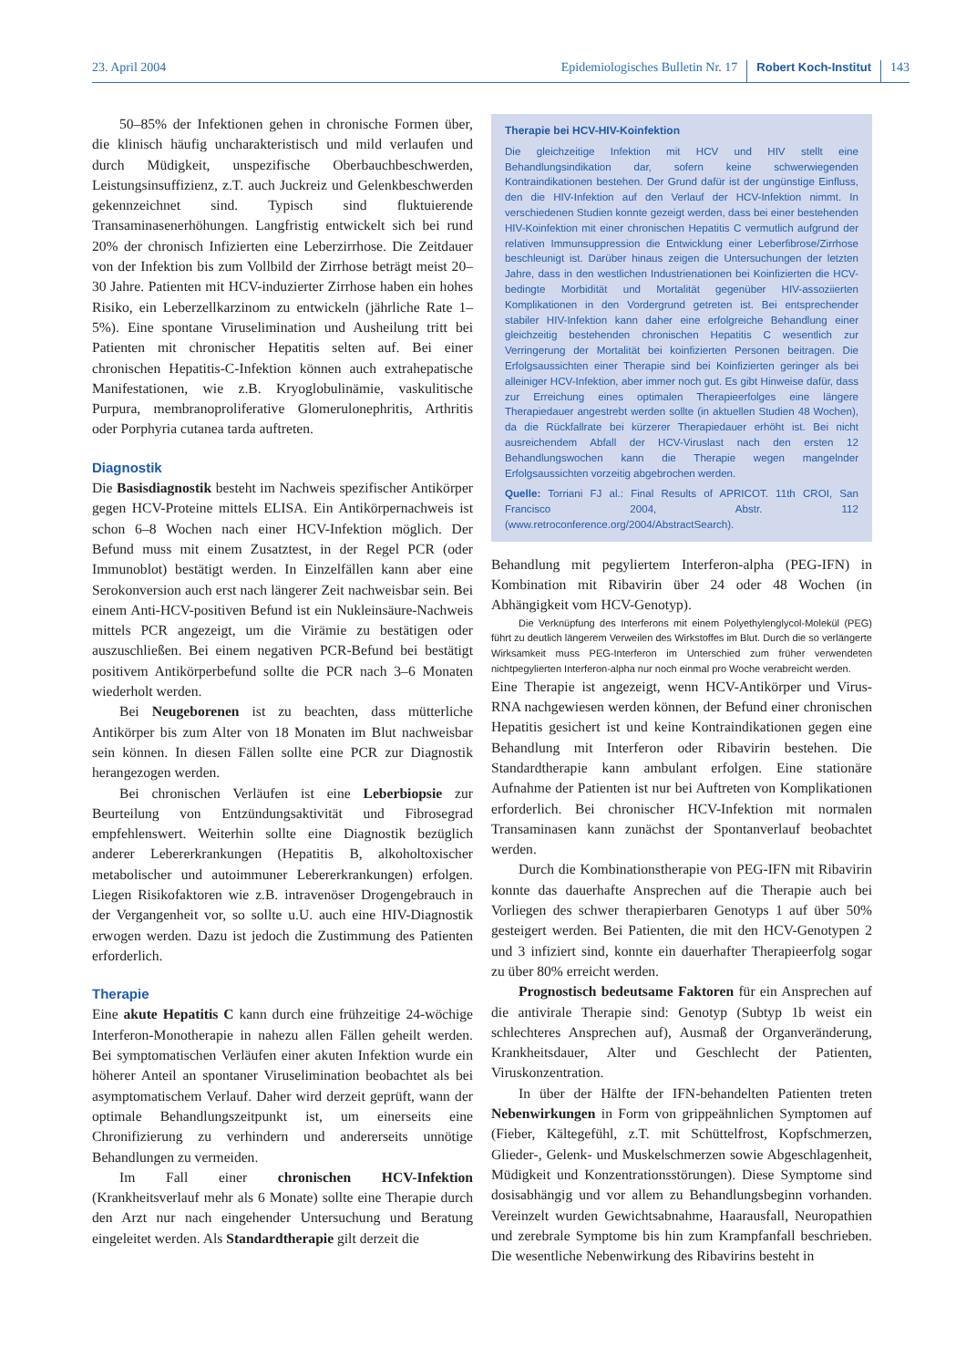23. April 2004 Epidemiologisches Bulletin Nr. 17 Robert Koch-Institut 143
50–85% der Infektionen gehen in chronische Formen über, die klinisch häufig uncharakteristisch und mild verlaufen und durch Müdigkeit, unspezifische Oberbauchbeschwerden, Leistungsinsuffizienz, z.T. auch Juckreiz und Gelenkbeschwerden gekennzeichnet sind. Typisch sind fluktuierende Transaminasenerhöhungen. Langfristig entwickelt sich bei rund 20% der chronisch Infizierten eine Leberzirrhose. Die Zeitdauer von der Infektion bis zum Vollbild der Zirrhose beträgt meist 20–30 Jahre. Patienten mit HCV-induzierter Zirrhose haben ein hohes Risiko, ein Leberzellkarzinom zu entwickeln (jährliche Rate 1–5%). Eine spontane Viruselimination und Ausheilung tritt bei Patienten mit chronischer Hepatitis selten auf. Bei einer chronischen Hepatitis-C-Infektion können auch extrahepatische Manifestationen, wie z.B. Kryoglobulinämie, vaskulitische Purpura, membranoproliferative Glomerulonephritis, Arthritis oder Porphyria cutanea tarda auftreten.
Diagnostik
Die Basisdiagnostik besteht im Nachweis spezifischer Antikörper gegen HCV-Proteine mittels ELISA. Ein Antikörpernachweis ist schon 6–8 Wochen nach einer HCV-Infektion möglich. Der Befund muss mit einem Zusatztest, in der Regel PCR (oder Immunoblot) bestätigt werden. In Einzelfällen kann aber eine Serokonversion auch erst nach längerer Zeit nachweisbar sein. Bei einem Anti-HCV-positiven Befund ist ein Nukleinsäure-Nachweis mittels PCR angezeigt, um die Virämie zu bestätigen oder auszuschließen. Bei einem negativen PCR-Befund bei bestätigt positivem Antikörperbefund sollte die PCR nach 3–6 Monaten wiederholt werden.
Bei Neugeborenen ist zu beachten, dass mütterliche Antikörper bis zum Alter von 18 Monaten im Blut nachweisbar sein können. In diesen Fällen sollte eine PCR zur Diagnostik herangezogen werden.
Bei chronischen Verläufen ist eine Leberbiopsie zur Beurteilung von Entzündungsaktivität und Fibrosegrad empfehlenswert. Weiterhin sollte eine Diagnostik bezüglich anderer Lebererkrankungen (Hepatitis B, alkoholtoxischer metabolischer und autoimmuner Lebererkrankungen) erfolgen. Liegen Risikofaktoren wie z.B. intravenöser Drogengebrauch in der Vergangenheit vor, so sollte u.U. auch eine HIV-Diagnostik erwogen werden. Dazu ist jedoch die Zustimmung des Patienten erforderlich.
Therapie
Eine akute Hepatitis C kann durch eine frühzeitige 24-wöchige Interferon-Monotherapie in nahezu allen Fällen geheilt werden. Bei symptomatischen Verläufen einer akuten Infektion wurde ein höherer Anteil an spontaner Viruselimination beobachtet als bei asymptomatischem Verlauf. Daher wird derzeit geprüft, wann der optimale Behandlungszeitpunkt ist, um einerseits eine Chronifizierung zu verhindern und andererseits unnötige Behandlungen zu vermeiden.
Im Fall einer chronischen HCV-Infektion (Krankheitsverlauf mehr als 6 Monate) sollte eine Therapie durch den Arzt nur nach eingehender Untersuchung und Beratung eingeleitet werden. Als Standardtherapie gilt derzeit die
Therapie bei HCV-HIV-Koinfektion
Die gleichzeitige Infektion mit HCV und HIV stellt eine Behandlungsindikation dar, sofern keine schwerwiegenden Kontraindikationen bestehen. Der Grund dafür ist der ungünstige Einfluss, den die HIV-Infektion auf den Verlauf der HCV-Infektion nimmt. In verschiedenen Studien konnte gezeigt werden, dass bei einer bestehenden HIV-Koinfektion mit einer chronischen Hepatitis C vermutlich aufgrund der relativen Immunsuppression die Entwicklung einer Leberfibrose/Zirrhose beschleunigt ist. Darüber hinaus zeigen die Untersuchungen der letzten Jahre, dass in den westlichen Industrienationen bei Koinfizierten die HCV-bedingte Morbidität und Mortalität gegenüber HIV-assoziierten Komplikationen in den Vordergrund getreten ist. Bei entsprechender stabiler HIV-Infektion kann daher eine erfolgreiche Behandlung einer gleichzeitig bestehenden chronischen Hepatitis C wesentlich zur Verringerung der Mortalität bei koinfizierten Personen beitragen. Die Erfolgsaussichten einer Therapie sind bei Koinfizierten geringer als bei alleiniger HCV-Infektion, aber immer noch gut. Es gibt Hinweise dafür, dass zur Erreichung eines optimalen Therapieerfolges eine längere Therapiedauer angestrebt werden sollte (in aktuellen Studien 48 Wochen), da die Rückfallrate bei kürzerer Therapiedauer erhöht ist. Bei nicht ausreichendem Abfall der HCV-Viruslast nach den ersten 12 Behandlungswochen kann die Therapie wegen mangelnder Erfolgsaussichten vorzeitig abgebrochen werden.
Quelle: Torriani FJ al.: Final Results of APRICOT. 11th CROI, San Francisco 2004, Abstr. 112 (www.retroconference.org/2004/AbstractSearch).
Behandlung mit pegyliertem Interferon-alpha (PEG-IFN) in Kombination mit Ribavirin über 24 oder 48 Wochen (in Abhängigkeit vom HCV-Genotyp).
Die Verknüpfung des Interferons mit einem Polyethylenglycol-Molekül (PEG) führt zu deutlich längerem Verweilen des Wirkstoffes im Blut. Durch die so verlängerte Wirksamkeit muss PEG-Interferon im Unterschied zum früher verwendeten nichtpegylierten Interferon-alpha nur noch einmal pro Woche verabreicht werden.
Eine Therapie ist angezeigt, wenn HCV-Antikörper und Virus-RNA nachgewiesen werden können, der Befund einer chronischen Hepatitis gesichert ist und keine Kontraindikationen gegen eine Behandlung mit Interferon oder Ribavirin bestehen. Die Standardtherapie kann ambulant erfolgen. Eine stationäre Aufnahme der Patienten ist nur bei Auftreten von Komplikationen erforderlich. Bei chronischer HCV-Infektion mit normalen Transaminasen kann zunächst der Spontanverlauf beobachtet werden.
Durch die Kombinationstherapie von PEG-IFN mit Ribavirin konnte das dauerhafte Ansprechen auf die Therapie auch bei Vorliegen des schwer therapierbaren Genotyps 1 auf über 50% gesteigert werden. Bei Patienten, die mit den HCV-Genotypen 2 und 3 infiziert sind, konnte ein dauerhafter Therapieerfolg sogar zu über 80% erreicht werden.
Prognostisch bedeutsame Faktoren für ein Ansprechen auf die antivirale Therapie sind: Genotyp (Subtyp 1b weist ein schlechteres Ansprechen auf), Ausmaß der Organveränderung, Krankheitsdauer, Alter und Geschlecht der Patienten, Viruskonzentration.
In über der Hälfte der IFN-behandelten Patienten treten Nebenwirkungen in Form von grippeähnlichen Symptomen auf (Fieber, Kältegefühl, z.T. mit Schüttelfrost, Kopfschmerzen, Glieder-, Gelenk- und Muskelschmerzen sowie Abgeschlagenheit, Müdigkeit und Konzentrationsstörungen). Diese Symptome sind dosisabhängig und vor allem zu Behandlungsbeginn vorhanden. Vereinzelt wurden Gewichtsabnahme, Haarausfall, Neuropathien und zerebrale Symptome bis hin zum Krampfanfall beschrieben. Die wesentliche Nebenwirkung des Ribavirins besteht in